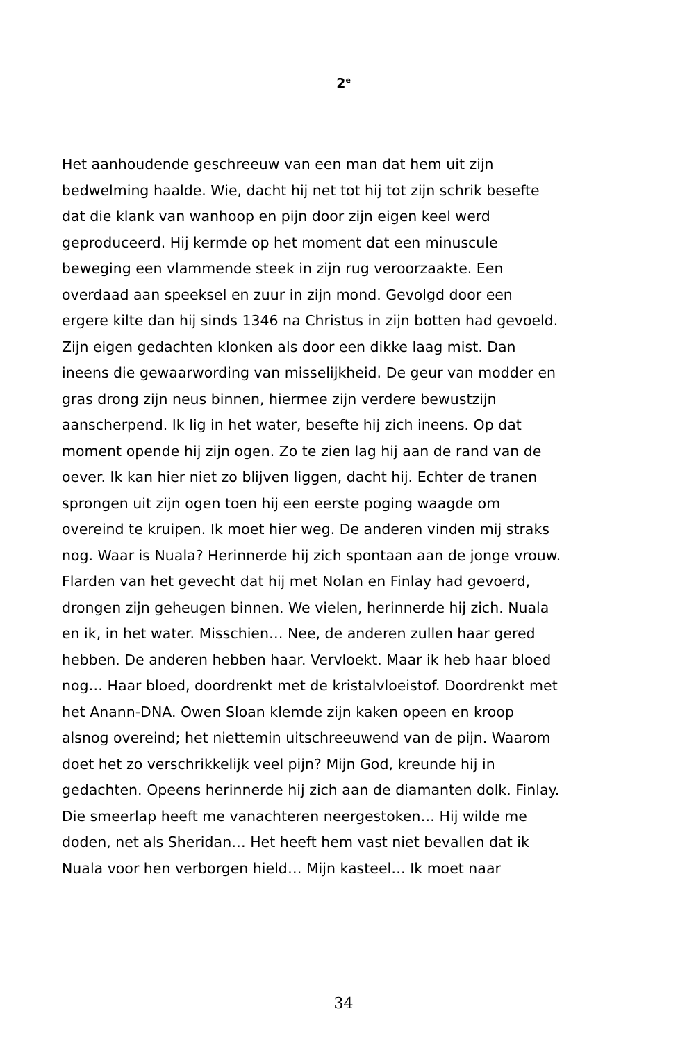2<sup>e</sup>
Het aanhoudende geschreeuw van een man dat hem uit zijn bedwelming haalde. Wie, dacht hij net tot hij tot zijn schrik besefte dat die klank van wanhoop en pijn door zijn eigen keel werd geproduceerd. Hij kermde op het moment dat een minuscule beweging een vlammende steek in zijn rug veroorzaakte. Een overdaad aan speeksel en zuur in zijn mond. Gevolgd door een ergere kilte dan hij sinds 1346 na Christus in zijn botten had gevoeld. Zijn eigen gedachten klonken als door een dikke laag mist. Dan ineens die gewaarwording van misselijkheid. De geur van modder en gras drong zijn neus binnen, hiermee zijn verdere bewustzijn aanscherpend. Ik lig in het water, besefte hij zich ineens. Op dat moment opende hij zijn ogen. Zo te zien lag hij aan de rand van de oever. Ik kan hier niet zo blijven liggen, dacht hij. Echter de tranen sprongen uit zijn ogen toen hij een eerste poging waagde om overeind te kruipen. Ik moet hier weg. De anderen vinden mij straks nog. Waar is Nuala? Herinnerde hij zich spontaan aan de jonge vrouw. Flarden van het gevecht dat hij met Nolan en Finlay had gevoerd, drongen zijn geheugen binnen. We vielen, herinnerde hij zich. Nuala en ik, in het water. Misschien… Nee, de anderen zullen haar gered hebben. De anderen hebben haar. Vervloekt. Maar ik heb haar bloed nog… Haar bloed, doordrenkt met de kristalvloeistof. Doordrenkt met het Anann-DNA. Owen Sloan klemde zijn kaken opeen en kroop alsnog overeind; het niettemin uitschreeuwend van de pijn. Waarom doet het zo verschrikkelijk veel pijn? Mijn God, kreunde hij in gedachten. Opeens herinnerde hij zich aan de diamanten dolk. Finlay. Die smeerlap heeft me vanachteren neergestoken… Hij wilde me doden, net als Sheridan… Het heeft hem vast niet bevallen dat ik Nuala voor hen verborgen hield… Mijn kasteel… Ik moet naar
34